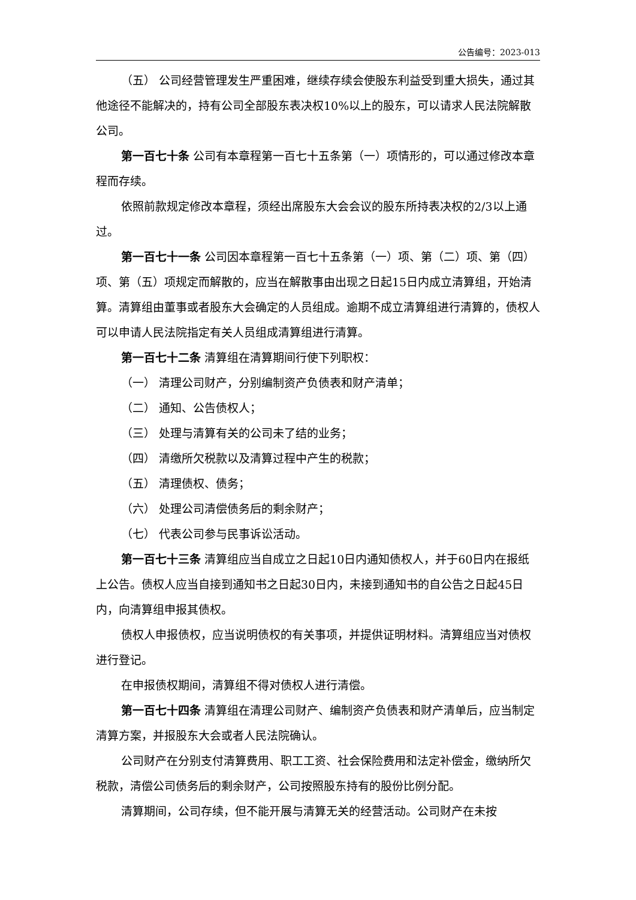公告编号：2023-013
（五） 公司经营管理发生严重困难，继续存续会使股东利益受到重大损失，通过其他途径不能解决的，持有公司全部股东表决权10%以上的股东，可以请求人民法院解散公司。
第一百七十条 公司有本章程第一百七十五条第（一）项情形的，可以通过修改本章程而存续。
依照前款规定修改本章程，须经出席股东大会会议的股东所持表决权的2/3以上通过。
第一百七十一条 公司因本章程第一百七十五条第（一）项、第（二）项、第（四）项、第（五）项规定而解散的，应当在解散事由出现之日起15日内成立清算组，开始清算。清算组由董事或者股东大会确定的人员组成。逾期不成立清算组进行清算的，债权人可以申请人民法院指定有关人员组成清算组进行清算。
第一百七十二条 清算组在清算期间行使下列职权：
（一） 清理公司财产，分别编制资产负债表和财产清单；
（二） 通知、公告债权人；
（三） 处理与清算有关的公司未了结的业务；
（四） 清缴所欠税款以及清算过程中产生的税款；
（五） 清理债权、债务；
（六） 处理公司清偿债务后的剩余财产；
（七） 代表公司参与民事诉讼活动。
第一百七十三条 清算组应当自成立之日起10日内通知债权人，并于60日内在报纸上公告。债权人应当自接到通知书之日起30日内，未接到通知书的自公告之日起45日内，向清算组申报其债权。
债权人申报债权，应当说明债权的有关事项，并提供证明材料。清算组应当对债权进行登记。
在申报债权期间，清算组不得对债权人进行清偿。
第一百七十四条 清算组在清理公司财产、编制资产负债表和财产清单后，应当制定清算方案，并报股东大会或者人民法院确认。
公司财产在分别支付清算费用、职工工资、社会保险费用和法定补偿金，缴纳所欠税款，清偿公司债务后的剩余财产，公司按照股东持有的股份比例分配。
清算期间，公司存续，但不能开展与清算无关的经营活动。公司财产在未按